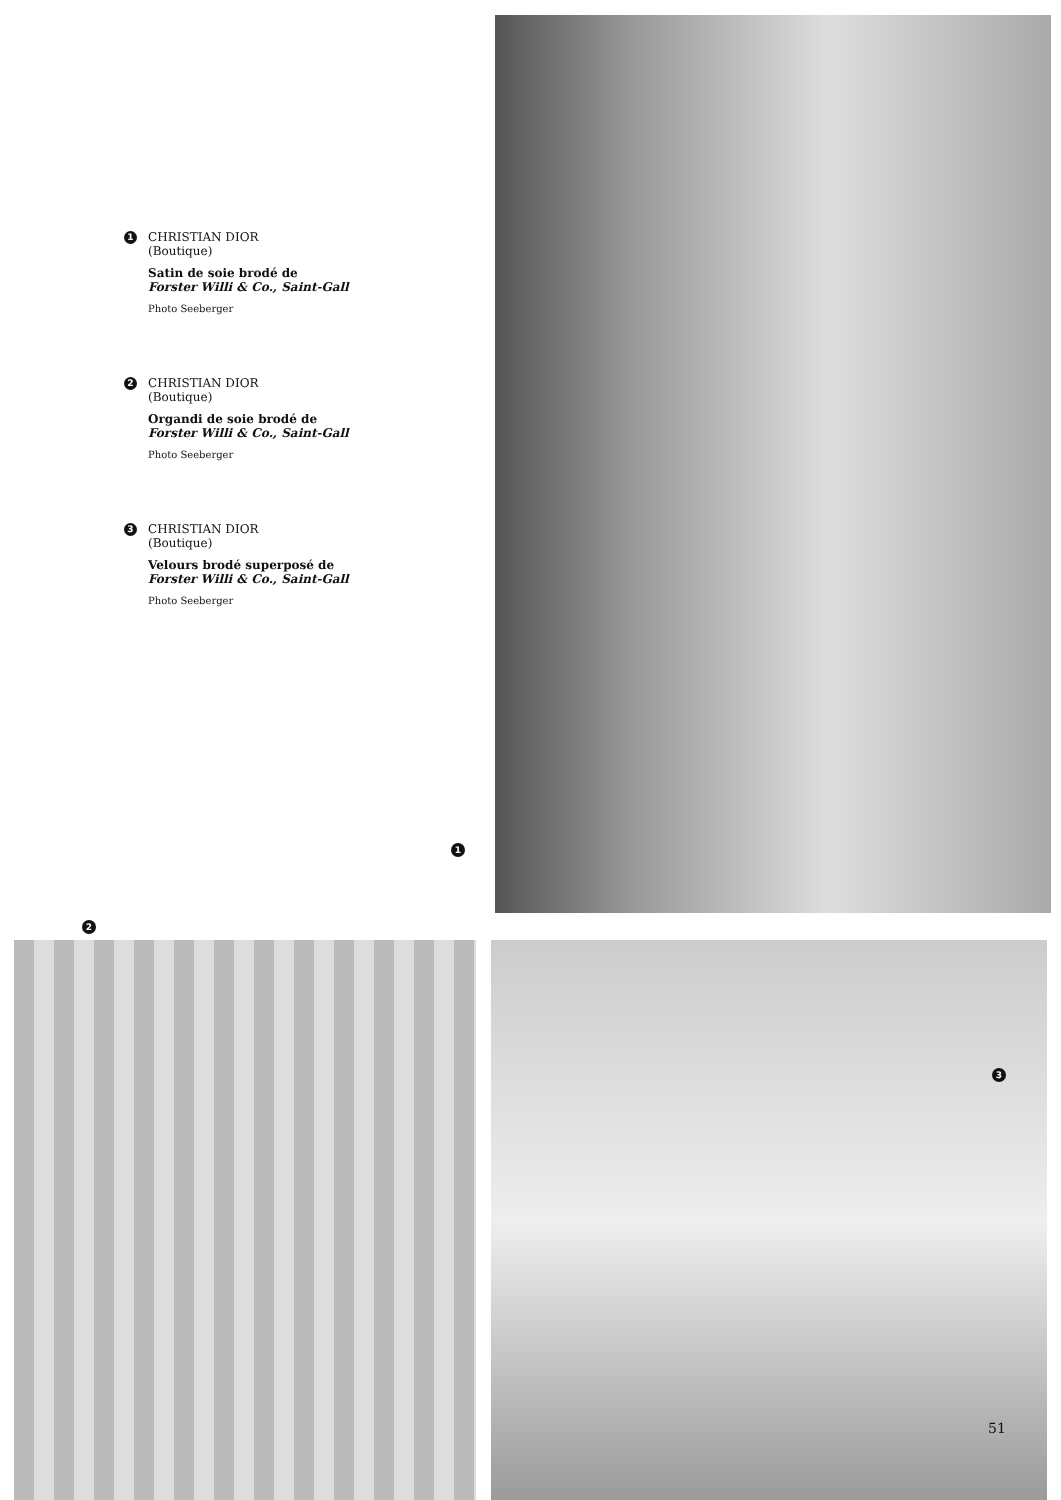1
CHRISTIAN DIOR
(Boutique)
Satin de soie brodé de
Forster Willi & Co., Saint-Gall
Photo Seeberger
2
CHRISTIAN DIOR
(Boutique)
Organdi de soie brodé de
Forster Willi & Co., Saint-Gall
Photo Seeberger
3
CHRISTIAN DIOR
(Boutique)
Velours brodé superposé de
Forster Willi & Co., Saint-Gall
Photo Seeberger
1
2
3
51